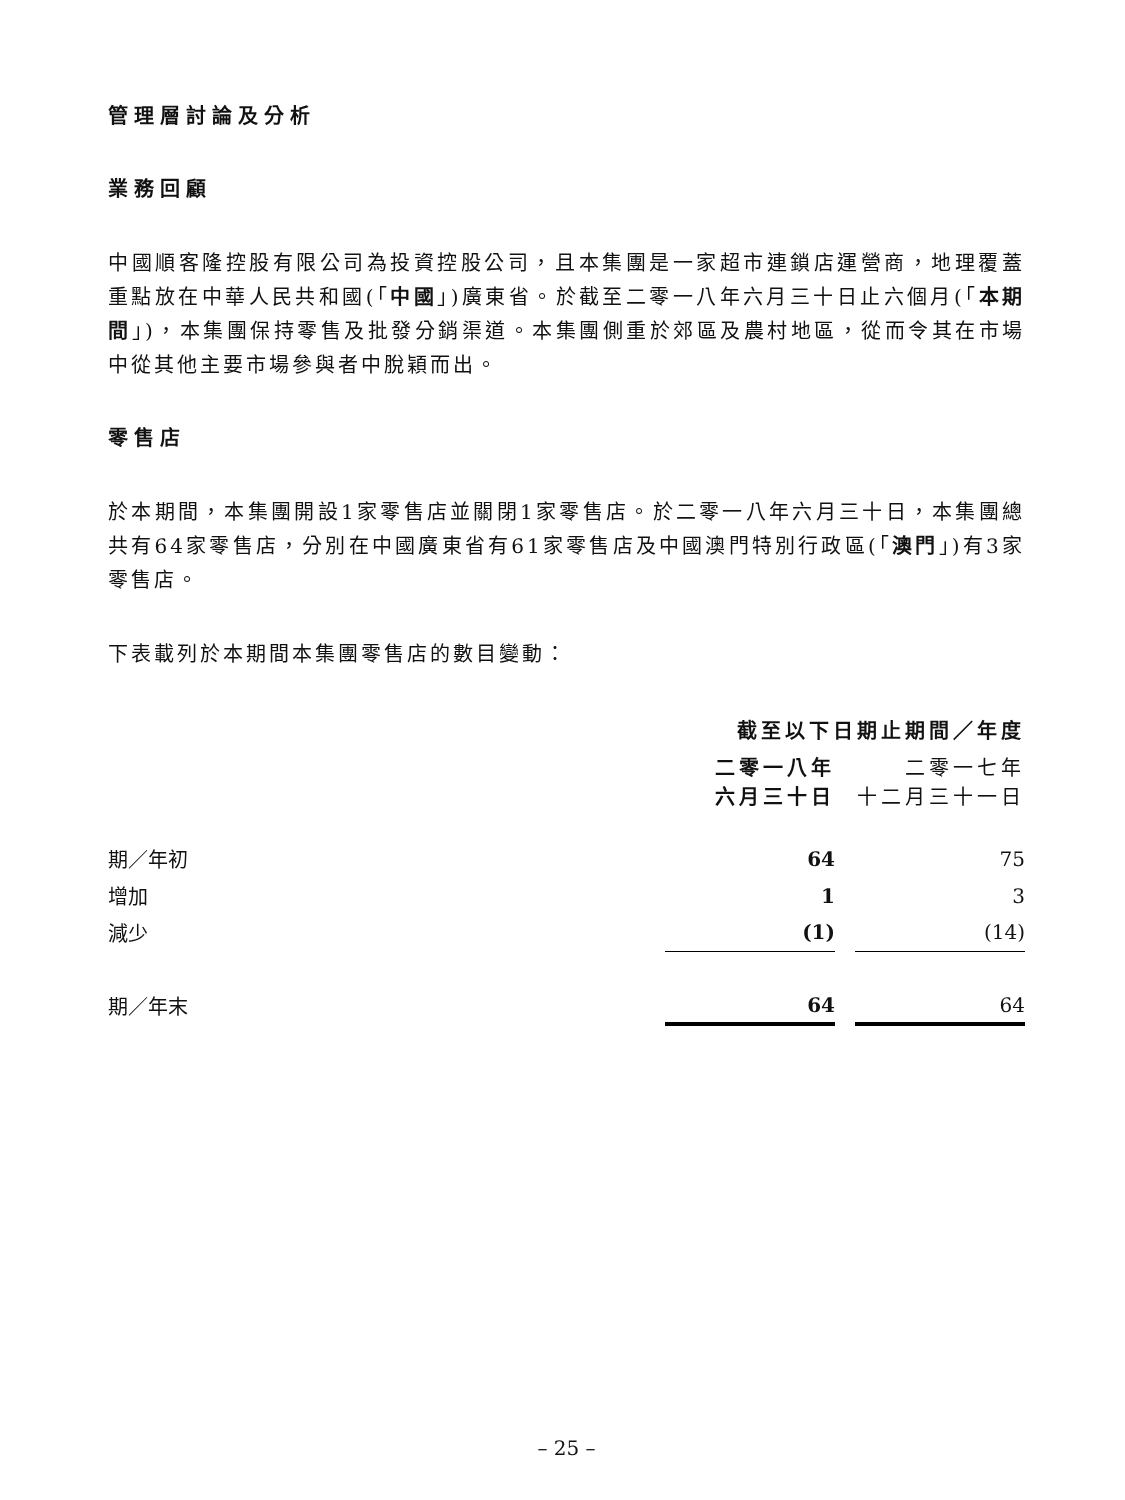管理層討論及分析
業務回顧
中國順客隆控股有限公司為投資控股公司，且本集團是一家超市連鎖店運營商，地理覆蓋重點放在中華人民共和國(「中國」)廣東省。於截至二零一八年六月三十日止六個月(「本期間」)，本集團保持零售及批發分銷渠道。本集團側重於郊區及農村地區，從而令其在市場中從其他主要市場參與者中脫穎而出。
零售店
於本期間，本集團開設1家零售店並關閉1家零售店。於二零一八年六月三十日，本集團總共有64家零售店，分別在中國廣東省有61家零售店及中國澳門特別行政區(「澳門」)有3家零售店。
下表載列於本期間本集團零售店的數目變動：
| | 截至以下日期止期間／年度 | | |
| | 二零一八年 六月三十日 | | 二零一七年 十二月三十一日 |
| 期／年初 | 64 | | 75 |
| 增加 | 1 | | 3 |
| 減少 | (1) | | (14) |
| 期／年末 | 64 | | 64 |
– 25 –